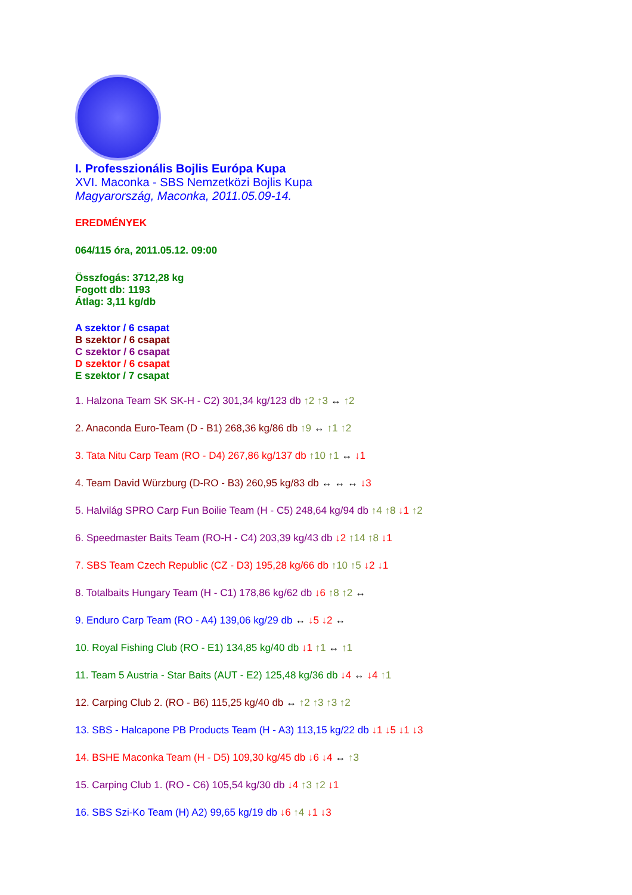I. Professzionális Bojlis Európa Kupa
XVI. Maconka - SBS Nemzetközi Bojlis Kupa
Magyarország, Maconka, 2011.05.09-14.
EREDMÉNYEK
064/115 óra, 2011.05.12. 09:00
Összfogás: 3712,28 kg
Fogott db: 1193
Átlag: 3,11 kg/db
A szektor / 6 csapat
B szektor / 6 csapat
C szektor / 6 csapat
D szektor / 6 csapat
E szektor / 7 csapat
1. Halzona Team SK SK-H - C2) 301,34 kg/123 db ↑2 ↑3 ↔ ↑2
2. Anaconda Euro-Team (D - B1) 268,36 kg/86 db ↑9 ↔ ↑1 ↑2
3. Tata Nitu Carp Team (RO - D4) 267,86 kg/137 db ↑10 ↑1 ↔ ↓1
4. Team David Würzburg (D-RO - B3) 260,95 kg/83 db ↔ ↔ ↔ ↓3
5. Halvilág SPRO Carp Fun Boilie Team (H - C5) 248,64 kg/94 db ↑4 ↑8 ↓1 ↑2
6. Speedmaster Baits Team (RO-H - C4) 203,39 kg/43 db ↓2 ↑14 ↑8 ↓1
7. SBS Team Czech Republic (CZ - D3) 195,28 kg/66 db ↑10 ↑5 ↓2 ↓1
8. Totalbaits Hungary Team (H - C1) 178,86 kg/62 db ↓6 ↑8 ↑2 ↔
9. Enduro Carp Team (RO - A4) 139,06 kg/29 db ↔ ↓5 ↓2 ↔
10. Royal Fishing Club (RO - E1) 134,85 kg/40 db ↓1 ↑1 ↔ ↑1
11. Team 5 Austria - Star Baits (AUT - E2) 125,48 kg/36 db ↓4 ↔ ↓4 ↑1
12. Carping Club 2. (RO - B6) 115,25 kg/40 db ↔ ↑2 ↑3 ↑3 ↑2
13. SBS - Halcapone PB Products Team (H - A3) 113,15 kg/22 db ↓1 ↓5 ↓1 ↓3
14. BSHE Maconka Team (H - D5) 109,30 kg/45 db ↓6 ↓4 ↔ ↑3
15. Carping Club 1. (RO - C6) 105,54 kg/30 db ↓4 ↑3 ↑2 ↓1
16. SBS Szi-Ko Team (H) A2) 99,65 kg/19 db ↓6 ↑4 ↓1 ↓3